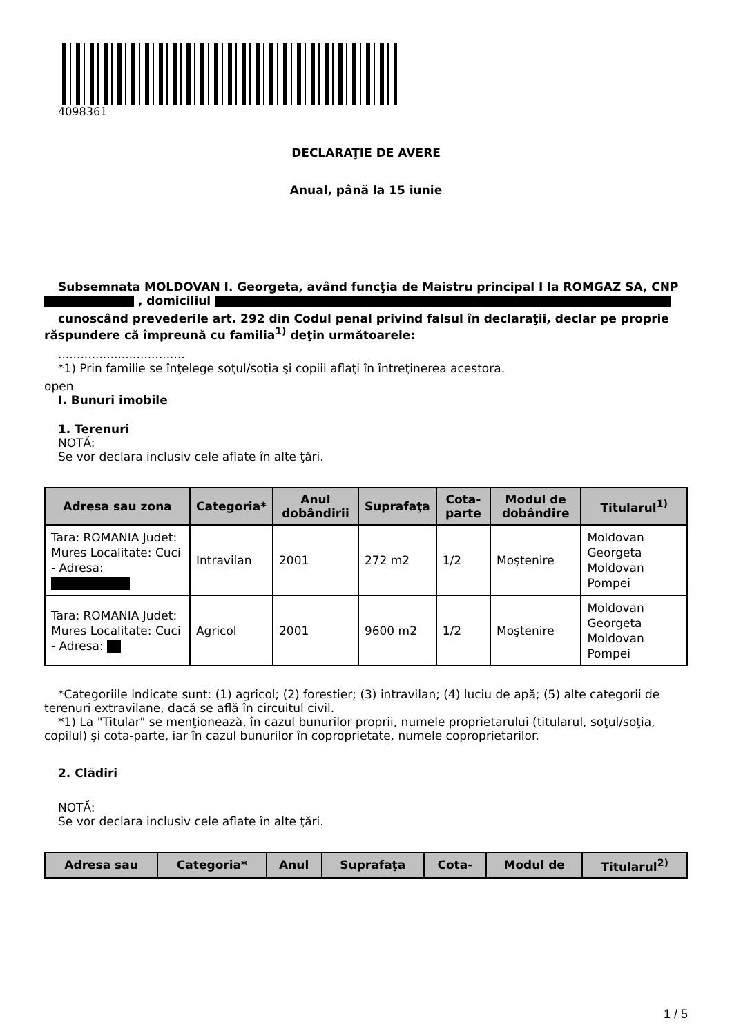4098361
DECLARAŢIE DE AVERE
Anual, până la 15 iunie
Subsemnata MOLDOVAN I. Georgeta, având funcţia de Maistru principal I la ROMGAZ SA, CNP , domiciliul
cunoscând prevederile art. 292 din Codul penal privind falsul în declaraţii, declar pe proprie răspundere că împreună cu familia<sup>1)</sup> deţin următoarele:
..................................
*1) Prin familie se înţelege soţul/soţia şi copiii aflaţi în întreţinerea acestora.
open
I. Bunuri imobile
1. Terenuri
NOTĂ:
Se vor declara inclusiv cele aflate în alte ţări.
| Adresa sau zona | Categoria* | Anul dobândirii | Suprafaţa | Cota-parte | Modul de dobândire | Titularul<sup>1)</sup> |
| --- | --- | --- | --- | --- | --- | --- |
| Tara: ROMANIA Judet: Mures Localitate: Cuci - Adresa: | Intravilan | 2001 | 272 m2 | 1/2 | Moştenire | Moldovan Georgeta Moldovan Pompei |
| Tara: ROMANIA Judet: Mures Localitate: Cuci - Adresa: | Agricol | 2001 | 9600 m2 | 1/2 | Moştenire | Moldovan Georgeta Moldovan Pompei |
*Categoriile indicate sunt: (1) agricol; (2) forestier; (3) intravilan; (4) luciu de apă; (5) alte categorii de terenuri extravilane, dacă se află în circuitul civil.
*1) La "Titular" se menţionează, în cazul bunurilor proprii, numele proprietarului (titularul, soţul/soţia, copilul) și cota-parte, iar în cazul bunurilor în coproprietate, numele coproprietarilor.
2. Clădiri
NOTĂ:
Se vor declara inclusiv cele aflate în alte ţări.
| Adresa sau | Categoria* | Anul | Suprafaţa | Cota- | Modul de | Titularul<sup>2)</sup> |
| --- | --- | --- | --- | --- | --- | --- |
1 / 5